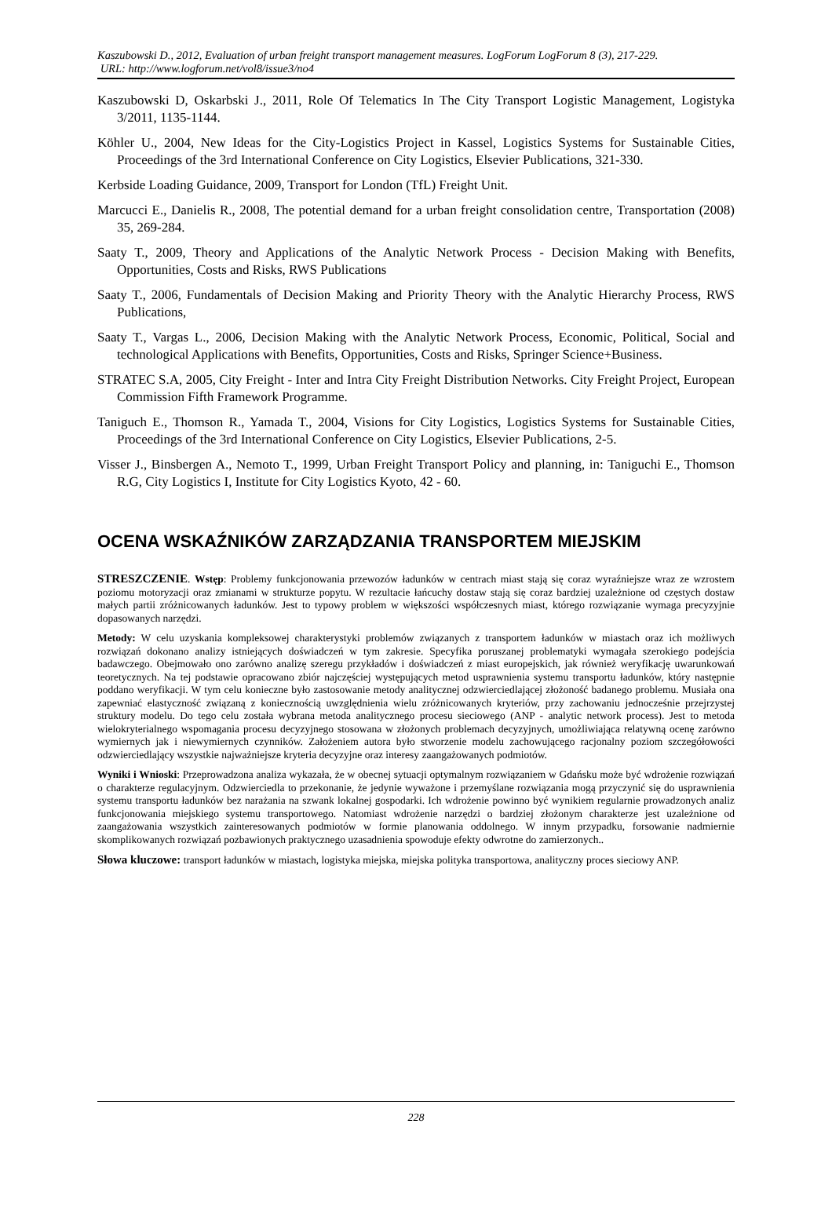Kaszubowski D., 2012, Evaluation of urban freight transport management measures. LogForum LogForum 8 (3), 217-229.
URL: http://www.logforum.net/vol8/issue3/no4
Kaszubowski D, Oskarbski J., 2011, Role Of Telematics In The City Transport Logistic Management, Logistyka 3/2011, 1135-1144.
Köhler U., 2004, New Ideas for the City-Logistics Project in Kassel, Logistics Systems for Sustainable Cities, Proceedings of the 3rd International Conference on City Logistics, Elsevier Publications, 321-330.
Kerbside Loading Guidance, 2009, Transport for London (TfL) Freight Unit.
Marcucci E., Danielis R., 2008, The potential demand for a urban freight consolidation centre, Transportation (2008) 35, 269-284.
Saaty T., 2009, Theory and Applications of the Analytic Network Process - Decision Making with Benefits, Opportunities, Costs and Risks, RWS Publications
Saaty T., 2006, Fundamentals of Decision Making and Priority Theory with the Analytic Hierarchy Process, RWS Publications,
Saaty T., Vargas L., 2006, Decision Making with the Analytic Network Process, Economic, Political, Social and technological Applications with Benefits, Opportunities, Costs and Risks, Springer Science+Business.
STRATEC S.A, 2005, City Freight - Inter and Intra City Freight Distribution Networks. City Freight Project, European Commission Fifth Framework Programme.
Taniguch E., Thomson R., Yamada T., 2004, Visions for City Logistics, Logistics Systems for Sustainable Cities, Proceedings of the 3rd International Conference on City Logistics, Elsevier Publications, 2-5.
Visser J., Binsbergen A., Nemoto T., 1999, Urban Freight Transport Policy and planning, in: Taniguchi E., Thomson R.G, City Logistics I, Institute for City Logistics Kyoto, 42 - 60.
OCENA WSKAŹNIKÓW ZARZĄDZANIA TRANSPORTEM MIEJSKIM
STRESZCZENIE. Wstęp: Problemy funkcjonowania przewozów ładunków w centrach miast stają się coraz wyraźniejsze wraz ze wzrostem poziomu motoryzacji oraz zmianami w strukturze popytu. W rezultacie łańcuchy dostaw stają się coraz bardziej uzależnione od częstych dostaw małych partii zróżnicowanych ładunków. Jest to typowy problem w większości współczesnych miast, którego rozwiązanie wymaga precyzyjnie dopasowanych narzędzi.
Metody: W celu uzyskania kompleksowej charakterystyki problemów związanych z transportem ładunków w miastach oraz ich możliwych rozwiązań dokonano analizy istniejących doświadczeń w tym zakresie. Specyfika poruszanej problematyki wymagała szerokiego podejścia badawczego. Obejmowało ono zarówno analizę szeregu przykładów i doświadczeń z miast europejskich, jak również weryfikację uwarunkowań teoretycznych. Na tej podstawie opracowano zbiór najczęściej występujących metod usprawnienia systemu transportu ładunków, który następnie poddano weryfikacji. W tym celu konieczne było zastosowanie metody analitycznej odzwierciedlającej złożoność badanego problemu. Musiała ona zapewniać elastyczność związaną z koniecznością uwzględnienia wielu zróżnicowanych kryteriów, przy zachowaniu jednocześnie przejrzystej struktury modelu. Do tego celu została wybrana metoda analitycznego procesu sieciowego (ANP - analytic network process). Jest to metoda wielokryterialnego wspomagania procesu decyzyjnego stosowana w złożonych problemach decyzyjnych, umożliwiająca relatywną ocenę zarówno wymiernych jak i niewymiernych czynników. Założeniem autora było stworzenie modelu zachowującego racjonalny poziom szczegółowości odzwierciedlający wszystkie najważniejsze kryteria decyzyjne oraz interesy zaangażowanych podmiotów.
Wyniki i Wnioski: Przeprowadzona analiza wykazała, że w obecnej sytuacji optymalnym rozwiązaniem w Gdańsku może być wdrożenie rozwiązań o charakterze regulacyjnym. Odzwierciedla to przekonanie, że jedynie wyważone i przemyślane rozwiązania mogą przyczynić się do usprawnienia systemu transportu ładunków bez narażania na szwank lokalnej gospodarki. Ich wdrożenie powinno być wynikiem regularnie prowadzonych analiz funkcjonowania miejskiego systemu transportowego. Natomiast wdrożenie narzędzi o bardziej złożonym charakterze jest uzależnione od zaangażowania wszystkich zainteresowanych podmiotów w formie planowania oddolnego. W innym przypadku, forsowanie nadmiernie skomplikowanych rozwiązań pozbawionych praktycznego uzasadnienia spowoduje efekty odwrotne do zamierzonych..
Słowa kluczowe: transport ładunków w miastach, logistyka miejska, miejska polityka transportowa, analityczny proces sieciowy ANP.
228